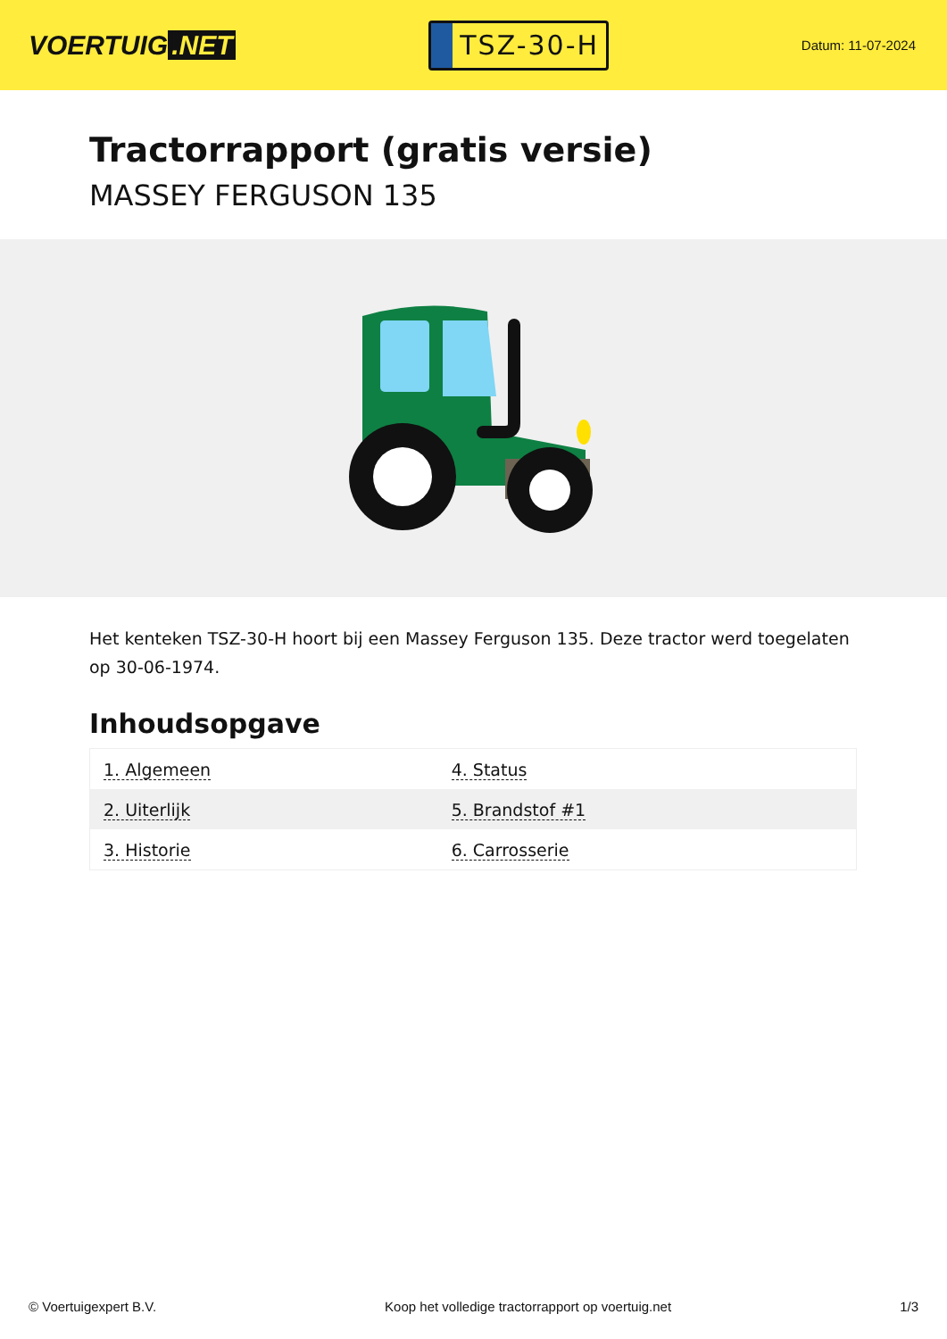VOERTUIG.NET
TSZ-30-H
Datum: 11-07-2024
Tractorrapport (gratis versie)
MASSEY FERGUSON 135
Het kenteken TSZ-30-H hoort bij een Massey Ferguson 135. Deze tractor werd toegelaten op 30-06-1974.
Inhoudsopgave
| 1. Algemeen | 4. Status |
| 2. Uiterlijk | 5. Brandstof #1 |
| 3. Historie | 6. Carrosserie |
© Voertuigexpert B.V. Koop het volledige tractorrapport op voertuig.net
1/3